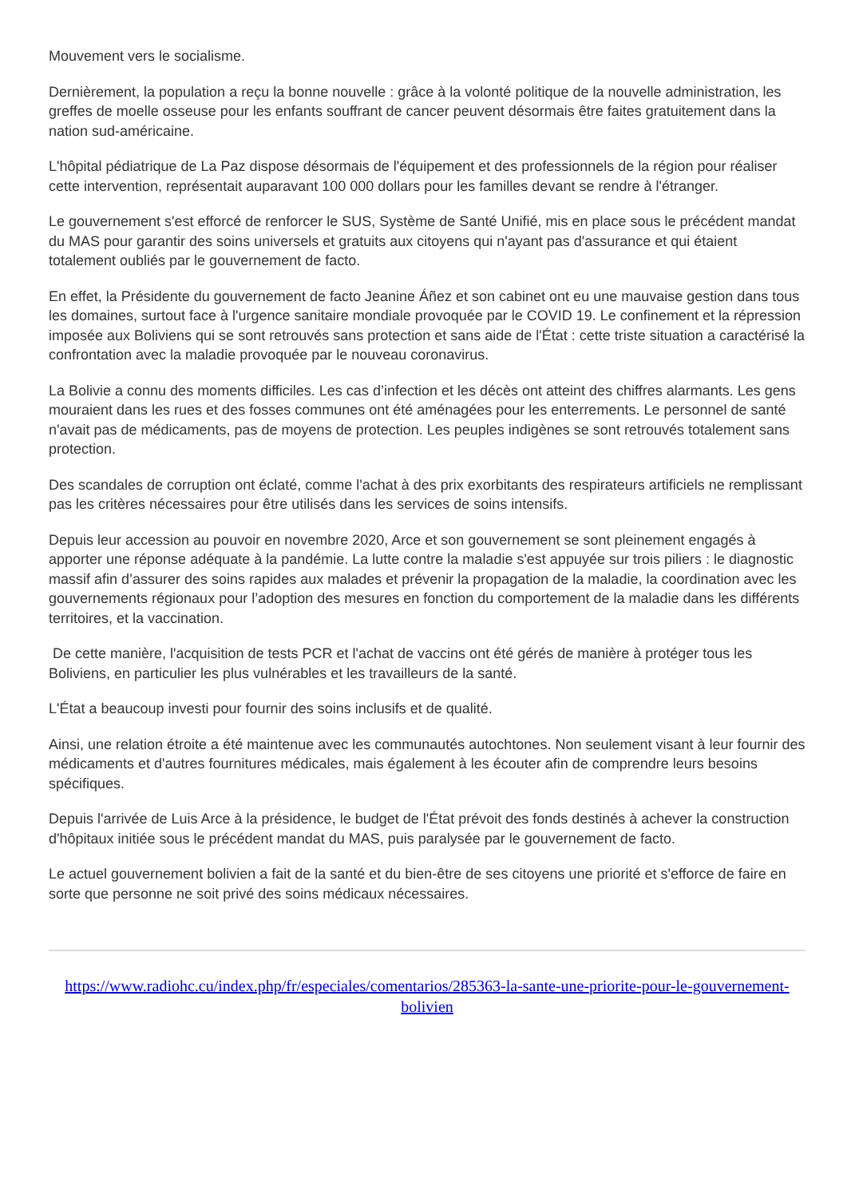Mouvement vers le socialisme.
Dernièrement, la population a reçu la bonne nouvelle : grâce à la volonté politique de la nouvelle administration, les greffes de moelle osseuse pour les enfants souffrant de cancer peuvent désormais être faites gratuitement dans la nation sud-américaine.
L'hôpital pédiatrique de La Paz dispose désormais de l'équipement et des professionnels de la région pour réaliser cette intervention, représentait auparavant 100 000 dollars pour les familles devant se rendre à l'étranger.
Le gouvernement s'est efforcé de renforcer le SUS, Système de Santé Unifié, mis en place sous le précédent mandat du MAS pour garantir des soins universels et gratuits aux citoyens qui n'ayant pas d'assurance et qui étaient totalement oubliés par le gouvernement de facto.
En effet, la Présidente du gouvernement de facto Jeanine Áñez et son cabinet ont eu une mauvaise gestion dans tous les domaines, surtout face à l'urgence sanitaire mondiale provoquée par le COVID 19. Le confinement et la répression imposée aux Boliviens qui se sont retrouvés sans protection et sans aide de l'État : cette triste situation a caractérisé la confrontation avec la maladie provoquée par le nouveau coronavirus.
La Bolivie a connu des moments difficiles. Les cas d’infection et les décès ont atteint des chiffres alarmants. Les gens mouraient dans les rues et des fosses communes ont été aménagées pour les enterrements. Le personnel de santé n'avait pas de médicaments, pas de moyens de protection. Les peuples indigènes se sont retrouvés totalement sans protection.
Des scandales de corruption ont éclaté, comme l'achat à des prix exorbitants des respirateurs artificiels ne remplissant pas les critères nécessaires pour être utilisés dans les services de soins intensifs.
Depuis leur accession au pouvoir en novembre 2020, Arce et son gouvernement se sont pleinement engagés à apporter une réponse adéquate à la pandémie. La lutte contre la maladie s'est appuyée sur trois piliers : le diagnostic massif afin d’assurer des soins rapides aux malades et prévenir la propagation de la maladie, la coordination avec les gouvernements régionaux pour l’adoption des mesures en fonction du comportement de la maladie dans les différents territoires, et la vaccination.
De cette manière, l'acquisition de tests PCR et l'achat de vaccins ont été gérés de manière à protéger tous les Boliviens, en particulier les plus vulnérables et les travailleurs de la santé.
L'État a beaucoup investi pour fournir des soins inclusifs et de qualité.
Ainsi, une relation étroite a été maintenue avec les communautés autochtones. Non seulement visant à leur fournir des médicaments et d'autres fournitures médicales, mais également à les écouter afin de comprendre leurs besoins spécifiques.
Depuis l'arrivée de Luis Arce à la présidence, le budget de l'État prévoit des fonds destinés à achever la construction d'hôpitaux initiée sous le précédent mandat du MAS, puis paralysée par le gouvernement de facto.
Le actuel gouvernement bolivien a fait de la santé et du bien-être de ses citoyens une priorité et s'efforce de faire en sorte que personne ne soit privé des soins médicaux nécessaires.
https://www.radiohc.cu/index.php/fr/especiales/comentarios/285363-la-sante-une-priorite-pour-le-gouvernement-bolivien